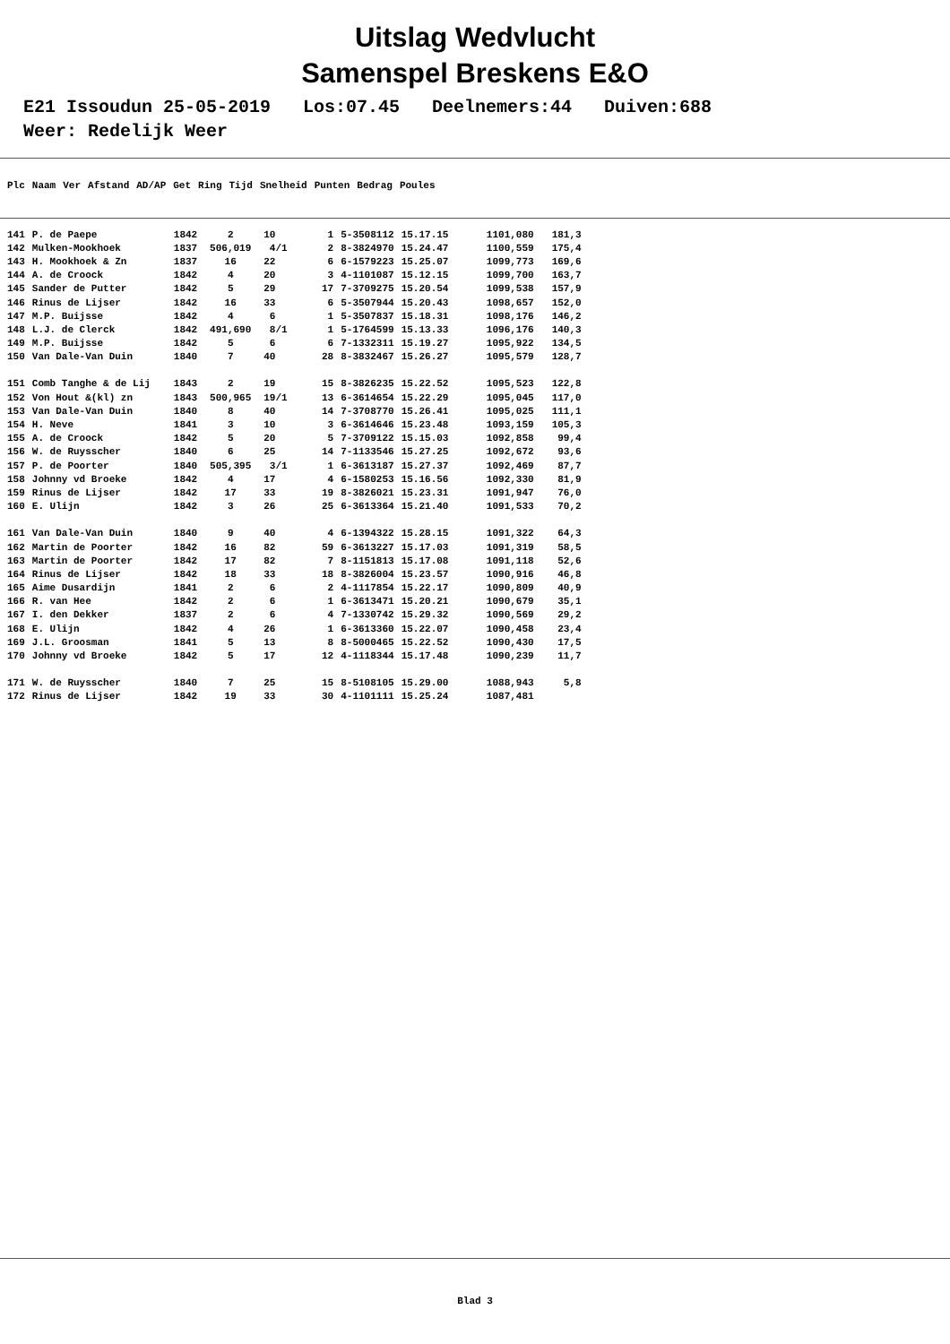Uitslag Wedvlucht
Samenspel Breskens E&O
E21 Issoudun 25-05-2019 Los:07.45 Deelnemers:44 Duiven:688 Weer: Redelijk Weer
| Plc | Naam | Ver | Afstand | AD/AP | Get | Ring | Tijd | Snelheid | Punten | Bedrag | Poules |
| --- | --- | --- | --- | --- | --- | --- | --- | --- | --- | --- | --- |
| 141 | P. de Paepe | 1842 | 2 | 10 | 1 | 5-3508112 | 15.17.15 | 1101,080 | 181,3 |
| 142 | Mulken-Mookhoek | 1837 | 506,019 | 4/1 | 2 | 8-3824970 | 15.24.47 | 1100,559 | 175,4 |
| 143 | H. Mookhoek & Zn | 1837 | 16 | 22 | 6 | 6-1579223 | 15.25.07 | 1099,773 | 169,6 |
| 144 | A. de Croock | 1842 | 4 | 20 | 3 | 4-1101087 | 15.12.15 | 1099,700 | 163,7 |
| 145 | Sander de Putter | 1842 | 5 | 29 | 17 | 7-3709275 | 15.20.54 | 1099,538 | 157,9 |
| 146 | Rinus de Lijser | 1842 | 16 | 33 | 6 | 5-3507944 | 15.20.43 | 1098,657 | 152,0 |
| 147 | M.P. Buijsse | 1842 | 4 | 6 | 1 | 5-3507837 | 15.18.31 | 1098,176 | 146,2 |
| 148 | L.J. de Clerck | 1842 | 491,690 | 8/1 | 1 | 5-1764599 | 15.13.33 | 1096,176 | 140,3 |
| 149 | M.P. Buijsse | 1842 | 5 | 6 | 6 | 7-1332311 | 15.19.27 | 1095,922 | 134,5 |
| 150 | Van Dale-Van Duin | 1840 | 7 | 40 | 28 | 8-3832467 | 15.26.27 | 1095,579 | 128,7 |
| 151 | Comb Tanghe & de Lij | 1843 | 2 | 19 | 15 | 8-3826235 | 15.22.52 | 1095,523 | 122,8 |
| 152 | Von Hout &(kl) zn | 1843 | 500,965 | 19/1 | 13 | 6-3614654 | 15.22.29 | 1095,045 | 117,0 |
| 153 | Van Dale-Van Duin | 1840 | 8 | 40 | 14 | 7-3708770 | 15.26.41 | 1095,025 | 111,1 |
| 154 | H. Neve | 1841 | 3 | 10 | 3 | 6-3614646 | 15.23.48 | 1093,159 | 105,3 |
| 155 | A. de Croock | 1842 | 5 | 20 | 5 | 7-3709122 | 15.15.03 | 1092,858 | 99,4 |
| 156 | W. de Ruysscher | 1840 | 6 | 25 | 14 | 7-1133546 | 15.27.25 | 1092,672 | 93,6 |
| 157 | P. de Poorter | 1840 | 505,395 | 3/1 | 1 | 6-3613187 | 15.27.37 | 1092,469 | 87,7 |
| 158 | Johnny vd Broeke | 1842 | 4 | 17 | 4 | 6-1580253 | 15.16.56 | 1092,330 | 81,9 |
| 159 | Rinus de Lijser | 1842 | 17 | 33 | 19 | 8-3826021 | 15.23.31 | 1091,947 | 76,0 |
| 160 | E. Ulijn | 1842 | 3 | 26 | 25 | 6-3613364 | 15.21.40 | 1091,533 | 70,2 |
| 161 | Van Dale-Van Duin | 1840 | 9 | 40 | 4 | 6-1394322 | 15.28.15 | 1091,322 | 64,3 |
| 162 | Martin de Poorter | 1842 | 16 | 82 | 59 | 6-3613227 | 15.17.03 | 1091,319 | 58,5 |
| 163 | Martin de Poorter | 1842 | 17 | 82 | 7 | 8-1151813 | 15.17.08 | 1091,118 | 52,6 |
| 164 | Rinus de Lijser | 1842 | 18 | 33 | 18 | 8-3826004 | 15.23.57 | 1090,916 | 46,8 |
| 165 | Aime Dusardijn | 1841 | 2 | 6 | 2 | 4-1117854 | 15.22.17 | 1090,809 | 40,9 |
| 166 | R. van Hee | 1842 | 2 | 6 | 1 | 6-3613471 | 15.20.21 | 1090,679 | 35,1 |
| 167 | I. den Dekker | 1837 | 2 | 6 | 4 | 7-1330742 | 15.29.32 | 1090,569 | 29,2 |
| 168 | E. Ulijn | 1842 | 4 | 26 | 1 | 6-3613360 | 15.22.07 | 1090,458 | 23,4 |
| 169 | J.L. Groosman | 1841 | 5 | 13 | 8 | 8-5000465 | 15.22.52 | 1090,430 | 17,5 |
| 170 | Johnny vd Broeke | 1842 | 5 | 17 | 12 | 4-1118344 | 15.17.48 | 1090,239 | 11,7 |
| 171 | W. de Ruysscher | 1840 | 7 | 25 | 15 | 8-5108105 | 15.29.00 | 1088,943 | 5,8 |
| 172 | Rinus de Lijser | 1842 | 19 | 33 | 30 | 4-1101111 | 15.25.24 | 1087,481 | |
Blad 3